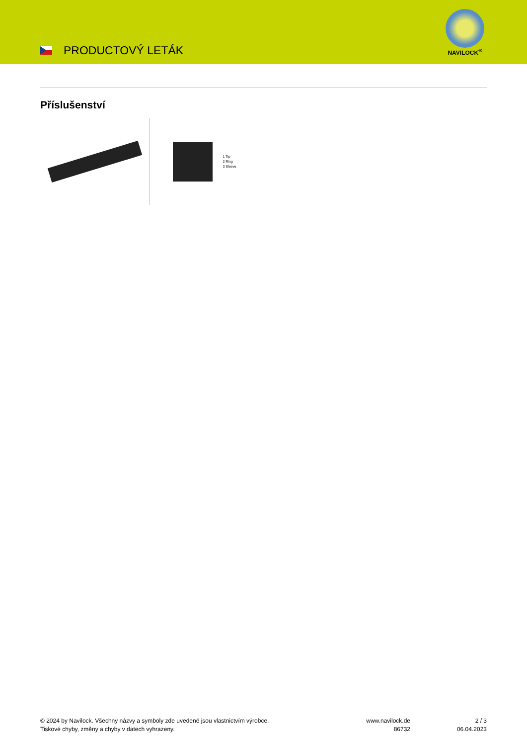PRODUCTOVÝ LETÁK
NAVILOCK<sup>®</sup>
Příslušenství
1 Tip
2 Ring
3 Sleeve
© 2024 by Navilock. Všechny názvy a symboly zde uvedené jsou vlastnictvím výrobce.
Tiskové chyby, změny a chyby v datech vyhrazeny.
www.navilock.de
86732
2 / 3
06.04.2023